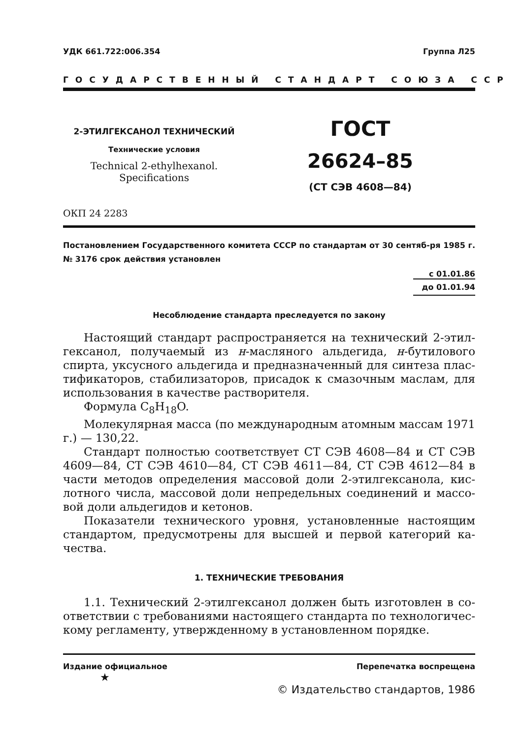УДК 661.722:006.354 Группа Л25
ГОСУДАРСТВЕННЫЙ СТАНДАРТ СОЮЗА ССР
2-ЭТИЛГЕКСАНОЛ ТЕХНИЧЕСКИЙ
Технические условия
Technical 2-ethylhexanol.
Specifications
ГОСТ
26624–85
(СТ СЭВ 4608—84)
ОКП 24 2283
Постановлением Государственного комитета СССР по стандартам от 30 сентяб-ря 1985 г. № 3176 срок действия установлен
с 01.01.86
до 01.01.94
Несоблюдение стандарта преследуется по закону
Настоящий стандарт распространяется на технический 2-этил-гексанол, получаемый из н-масляного альдегида, н-бутилового спирта, уксусного альдегида и предназначенный для синтеза плас-тификаторов, стабилизаторов, присадок к смазочным маслам, для использования в качестве растворителя.
Формула C<sub>8</sub>H<sub>18</sub>O.
Молекулярная масса (по международным атомным массам 1971 г.) — 130,22.
Стандарт полностью соответствует СТ СЭВ 4608—84 и СТ СЭВ 4609—84, СТ СЭВ 4610—84, СТ СЭВ 4611—84, СТ СЭВ 4612—84 в части методов определения массовой доли 2-этилгексанола, кис-лотного числа, массовой доли непредельных соединений и массо-вой доли альдегидов и кетонов.
Показатели технического уровня, установленные настоящим стандартом, предусмотрены для высшей и первой категорий ка-чества.
1. ТЕХНИЧЕСКИЕ ТРЕБОВАНИЯ
1.1. Технический 2-этилгексанол должен быть изготовлен в со-ответствии с требованиями настоящего стандарта по технологичес-кому регламенту, утвержденному в установленном порядке.
Издание официальное Перепечатка воспрещена
★
© Издательство стандартов, 1986